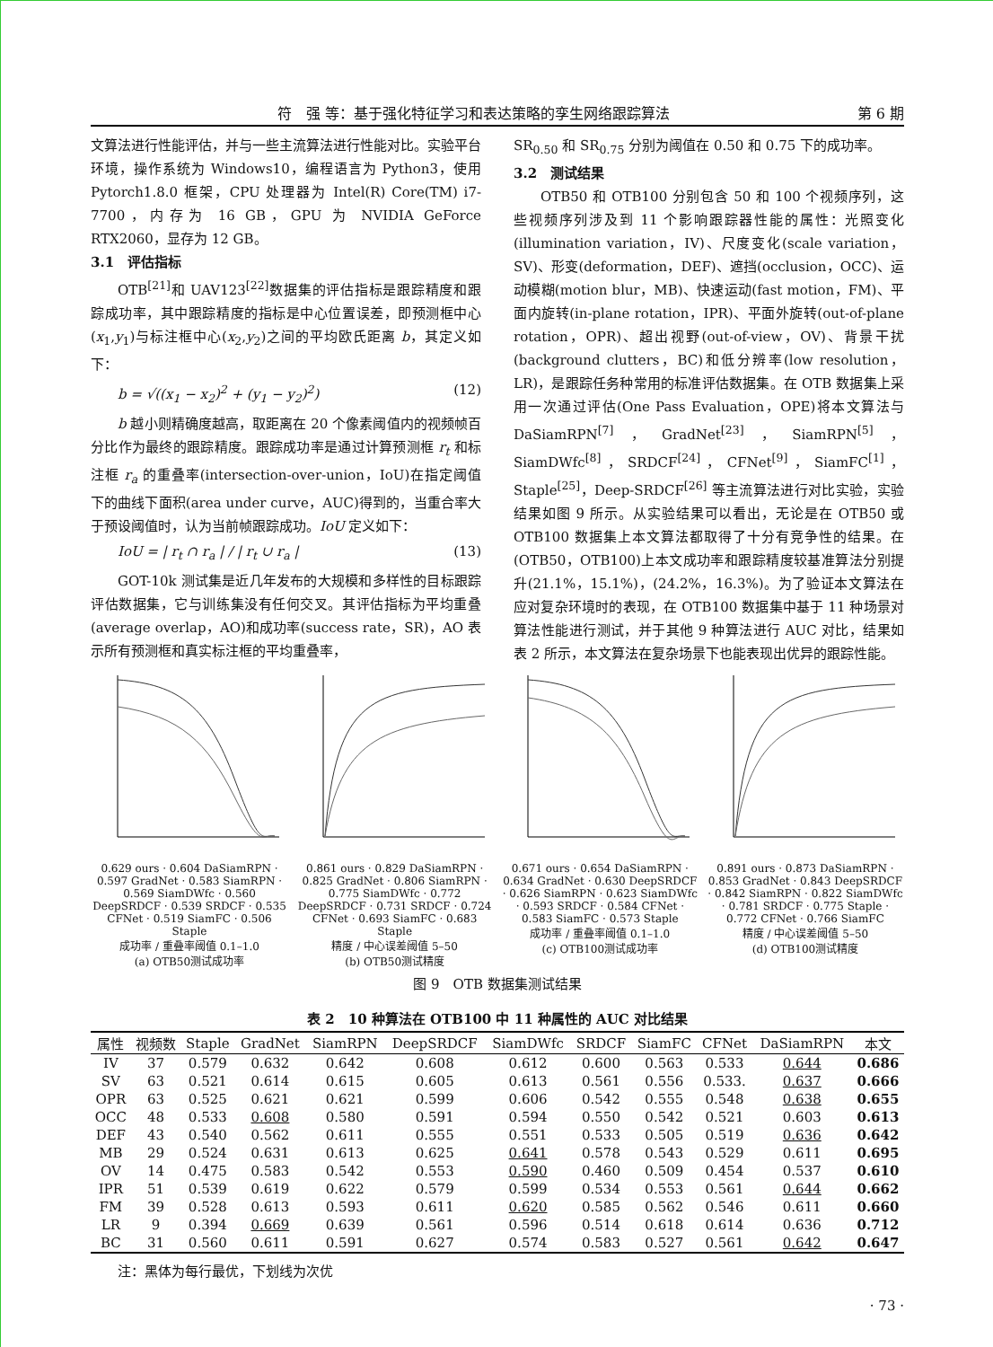符　强 等：基于强化特征学习和表达策略的孪生网络跟踪算法 第 6 期
文算法进行性能评估，并与一些主流算法进行性能对比。实验平台环境，操作系统为 Windows10，编程语言为 Python3，使用 Pytorch1.8.0 框架，CPU 处理器为 Intel(R) Core(TM) i7-7700，内存为 16 GB，GPU 为 NVIDIA GeForce RTX2060，显存为 12 GB。
3.1　评估指标
OTB<sup>[21]</sup>和 UAV123<sup>[22]</sup>数据集的评估指标是跟踪精度和跟踪成功率，其中跟踪精度的指标是中心位置误差，即预测框中心(x<sub>1</sub>,y<sub>1</sub>)与标注框中心(x<sub>2</sub>,y<sub>2</sub>)之间的平均欧氏距离 b，其定义如下：
b = √((x<sub>1</sub> − x<sub>2</sub>)<sup>2</sup> + (y<sub>1</sub> − y<sub>2</sub>)<sup>2</sup>) (12)
b 越小则精确度越高，取距离在 20 个像素阈值内的视频帧百分比作为最终的跟踪精度。跟踪成功率是通过计算预测框 r<sub>t</sub> 和标注框 r<sub>a</sub> 的重叠率(intersection-over-union，IoU)在指定阈值下的曲线下面积(area under curve，AUC)得到的，当重合率大于预设阈值时，认为当前帧跟踪成功。IoU 定义如下：
IoU = | r<sub>t</sub> ∩ r<sub>a</sub> | / | r<sub>t</sub> ∪ r<sub>a</sub> | (13)
GOT-10k 测试集是近几年发布的大规模和多样性的目标跟踪评估数据集，它与训练集没有任何交叉。其评估指标为平均重叠(average overlap，AO)和成功率(success rate，SR)，AO 表示所有预测框和真实标注框的平均重叠率，
SR<sub>0.50</sub> 和 SR<sub>0.75</sub> 分别为阈值在 0.50 和 0.75 下的成功率。
3.2　测试结果
OTB50 和 OTB100 分别包含 50 和 100 个视频序列，这些视频序列涉及到 11 个影响跟踪器性能的属性：光照变化(illumination variation，IV)、尺度变化(scale variation，SV)、形变(deformation，DEF)、遮挡(occlusion，OCC)、运动模糊(motion blur，MB)、快速运动(fast motion，FM)、平面内旋转(in-plane rotation，IPR)、平面外旋转(out-of-plane rotation，OPR)、超出视野(out-of-view，OV)、背景干扰(background clutters，BC)和低分辨率(low resolution，LR)，是跟踪任务种常用的标准评估数据集。在 OTB 数据集上采用一次通过评估(One Pass Evaluation，OPE)将本文算法与 DaSiamRPN<sup>[7]</sup>，GradNet<sup>[23]</sup>，SiamRPN<sup>[5]</sup>，SiamDWfc<sup>[8]</sup>，SRDCF<sup>[24]</sup>，CFNet<sup>[9]</sup>，SiamFC<sup>[1]</sup>，Staple<sup>[25]</sup>，Deep-SRDCF<sup>[26]</sup> 等主流算法进行对比实验，实验结果如图 9 所示。从实验结果可以看出，无论是在 OTB50 或 OTB100 数据集上本文算法都取得了十分有竞争性的结果。在(OTB50，OTB100)上本文成功率和跟踪精度较基准算法分别提升(21.1%，15.1%)，(24.2%，16.3%)。为了验证本文算法在应对复杂环境时的表现，在 OTB100 数据集中基于 11 种场景对算法性能进行测试，并于其他 9 种算法进行 AUC 对比，结果如表 2 所示，本文算法在复杂场景下也能表现出优异的跟踪性能。
0.629 ours · 0.604 DaSiamRPN · 0.597 GradNet · 0.583 SiamRPN · 0.569 SiamDWfc · 0.560 DeepSRDCF · 0.539 SRDCF · 0.535 CFNet · 0.519 SiamFC · 0.506 Staple
成功率 / 重叠率阈值 0.1–1.0
(a) OTB50测试成功率
0.861 ours · 0.829 DaSiamRPN · 0.825 GradNet · 0.806 SiamRPN · 0.775 SiamDWfc · 0.772 DeepSRDCF · 0.731 SRDCF · 0.724 CFNet · 0.693 SiamFC · 0.683 Staple
精度 / 中心误差阈值 5–50
(b) OTB50测试精度
0.671 ours · 0.654 DaSiamRPN · 0.634 GradNet · 0.630 DeepSRDCF · 0.626 SiamRPN · 0.623 SiamDWfc · 0.593 SRDCF · 0.584 CFNet · 0.583 SiamFC · 0.573 Staple
成功率 / 重叠率阈值 0.1–1.0
(c) OTB100测试成功率
0.891 ours · 0.873 DaSiamRPN · 0.853 GradNet · 0.843 DeepSRDCF · 0.842 SiamRPN · 0.822 SiamDWfc · 0.781 SRDCF · 0.775 Staple · 0.772 CFNet · 0.766 SiamFC
精度 / 中心误差阈值 5–50
(d) OTB100测试精度
图 9　OTB 数据集测试结果
表 2　10 种算法在 OTB100 中 11 种属性的 AUC 对比结果
| 属性 | 视频数 | Staple | GradNet | SiamRPN | DeepSRDCF | SiamDWfc | SRDCF | SiamFC | CFNet | DaSiamRPN | 本文 |
| --- | --- | --- | --- | --- | --- | --- | --- | --- | --- | --- | --- |
| IV | 37 | 0.579 | 0.632 | 0.642 | 0.608 | 0.612 | 0.600 | 0.563 | 0.533 | 0.644 | 0.686 |
| SV | 63 | 0.521 | 0.614 | 0.615 | 0.605 | 0.613 | 0.561 | 0.556 | 0.533. | 0.637 | 0.666 |
| OPR | 63 | 0.525 | 0.621 | 0.621 | 0.599 | 0.606 | 0.542 | 0.555 | 0.548 | 0.638 | 0.655 |
| OCC | 48 | 0.533 | 0.608 | 0.580 | 0.591 | 0.594 | 0.550 | 0.542 | 0.521 | 0.603 | 0.613 |
| DEF | 43 | 0.540 | 0.562 | 0.611 | 0.555 | 0.551 | 0.533 | 0.505 | 0.519 | 0.636 | 0.642 |
| MB | 29 | 0.524 | 0.631 | 0.613 | 0.625 | 0.641 | 0.578 | 0.543 | 0.529 | 0.611 | 0.695 |
| OV | 14 | 0.475 | 0.583 | 0.542 | 0.553 | 0.590 | 0.460 | 0.509 | 0.454 | 0.537 | 0.610 |
| IPR | 51 | 0.539 | 0.619 | 0.622 | 0.579 | 0.599 | 0.534 | 0.553 | 0.561 | 0.644 | 0.662 |
| FM | 39 | 0.528 | 0.613 | 0.593 | 0.611 | 0.620 | 0.585 | 0.562 | 0.546 | 0.611 | 0.660 |
| LR | 9 | 0.394 | 0.669 | 0.639 | 0.561 | 0.596 | 0.514 | 0.618 | 0.614 | 0.636 | 0.712 |
| BC | 31 | 0.560 | 0.611 | 0.591 | 0.627 | 0.574 | 0.583 | 0.527 | 0.561 | 0.642 | 0.647 |
注：黑体为每行最优，下划线为次优
· 73 ·